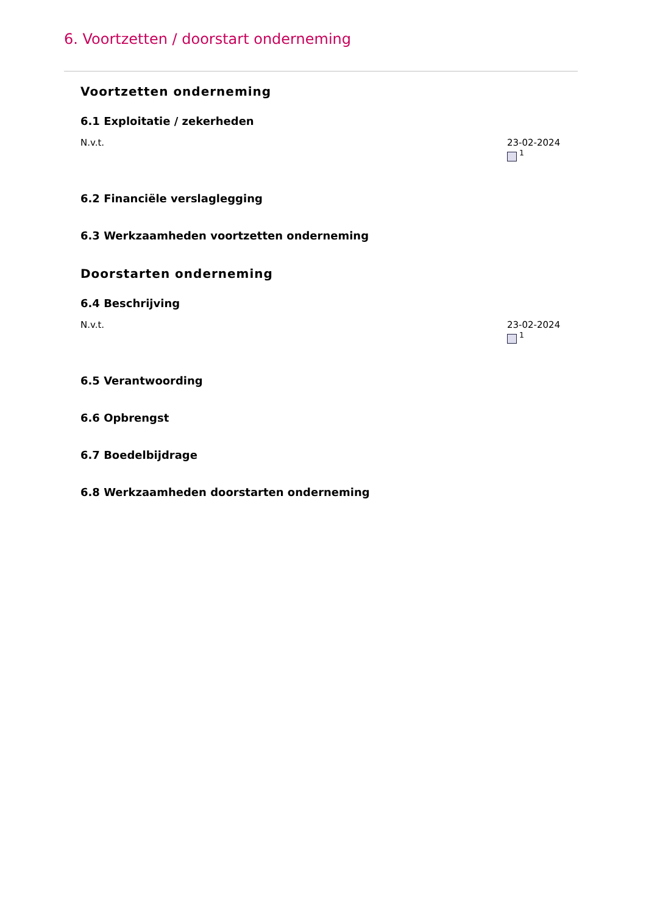6. Voortzetten / doorstart onderneming
Voortzetten onderneming
6.1 Exploitatie / zekerheden
N.v.t. 23-02-2024
<sup>1</sup>
6.2 Financiële verslaglegging
6.3 Werkzaamheden voortzetten onderneming
Doorstarten onderneming
6.4 Beschrijving
N.v.t. 23-02-2024
<sup>1</sup>
6.5 Verantwoording
6.6 Opbrengst
6.7 Boedelbijdrage
6.8 Werkzaamheden doorstarten onderneming